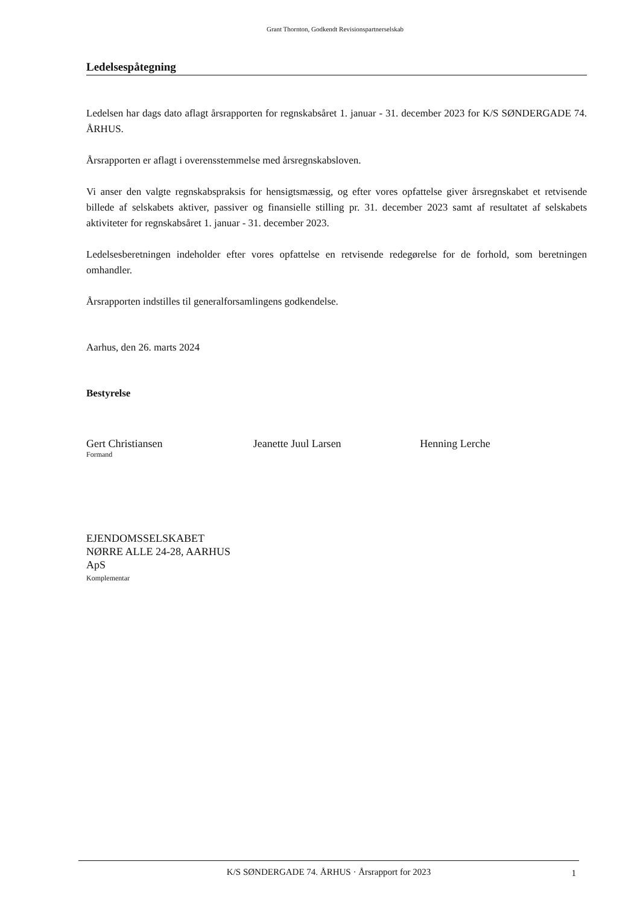Grant Thornton, Godkendt Revisionspartnerselskab
Ledelsespåtegning
Ledelsen har dags dato aflagt årsrapporten for regnskabsåret 1. januar - 31. december 2023 for K/S SØNDERGADE 74. ÅRHUS.
Årsrapporten er aflagt i overensstemmelse med årsregnskabsloven.
Vi anser den valgte regnskabspraksis for hensigtsmæssig, og efter vores opfattelse giver årsregnskabet et retvisende billede af selskabets aktiver, passiver og finansielle stilling pr. 31. december 2023 samt af resultatet af selskabets aktiviteter for regnskabsåret 1. januar - 31. december 2023.
Ledelsesberetningen indeholder efter vores opfattelse en retvisende redegørelse for de forhold, som beretningen omhandler.
Årsrapporten indstilles til generalforsamlingens godkendelse.
Aarhus, den 26. marts 2024
Bestyrelse
Gert Christiansen
Formand
Jeanette Juul Larsen Henning Lerche
EJENDOMSSELSKABET
NØRRE ALLE 24-28, AARHUS
ApS
Komplementar
K/S SØNDERGADE 74. ÅRHUS · Årsrapport for 2023 1